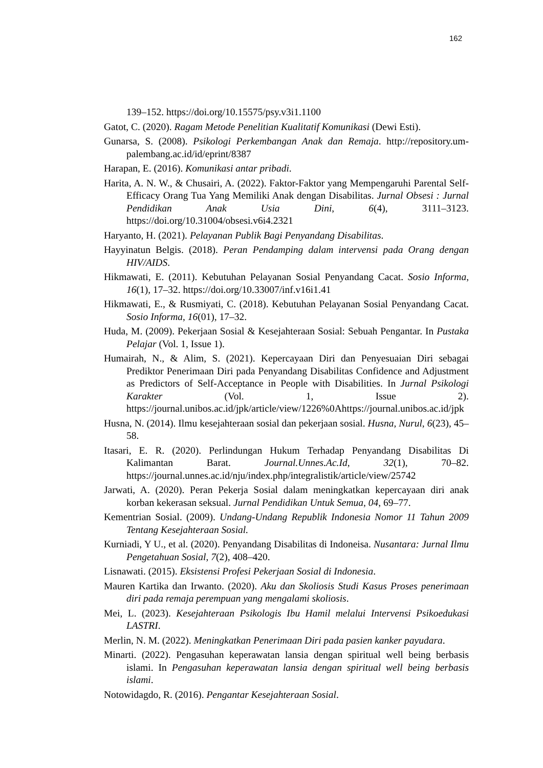162
139–152. https://doi.org/10.15575/psy.v3i1.1100
Gatot, C. (2020). Ragam Metode Penelitian Kualitatif Komunikasi (Dewi Esti).
Gunarsa, S. (2008). Psikologi Perkembangan Anak dan Remaja. http://repository.um-palembang.ac.id/id/eprint/8387
Harapan, E. (2016). Komunikasi antar pribadi.
Harita, A. N. W., & Chusairi, A. (2022). Faktor-Faktor yang Mempengaruhi Parental Self-Efficacy Orang Tua Yang Memiliki Anak dengan Disabilitas. Jurnal Obsesi : Jurnal Pendidikan Anak Usia Dini, 6(4), 3111–3123. https://doi.org/10.31004/obsesi.v6i4.2321
Haryanto, H. (2021). Pelayanan Publik Bagi Penyandang Disabilitas.
Hayyinatun Belgis. (2018). Peran Pendamping dalam intervensi pada Orang dengan HIV/AIDS.
Hikmawati, E. (2011). Kebutuhan Pelayanan Sosial Penyandang Cacat. Sosio Informa, 16(1), 17–32. https://doi.org/10.33007/inf.v16i1.41
Hikmawati, E., & Rusmiyati, C. (2018). Kebutuhan Pelayanan Sosial Penyandang Cacat. Sosio Informa, 16(01), 17–32.
Huda, M. (2009). Pekerjaan Sosial & Kesejahteraan Sosial: Sebuah Pengantar. In Pustaka Pelajar (Vol. 1, Issue 1).
Humairah, N., & Alim, S. (2021). Kepercayaan Diri dan Penyesuaian Diri sebagai Prediktor Penerimaan Diri pada Penyandang Disabilitas Confidence and Adjustment as Predictors of Self-Acceptance in People with Disabilities. In Jurnal Psikologi Karakter (Vol. 1, Issue 2). https://journal.unibos.ac.id/jpk/article/view/1226%0Ahttps://journal.unibos.ac.id/jpk
Husna, N. (2014). Ilmu kesejahteraan sosial dan pekerjaan sosial. Husna, Nurul, 6(23), 45–58.
Itasari, E. R. (2020). Perlindungan Hukum Terhadap Penyandang Disabilitas Di Kalimantan Barat. Journal.Unnes.Ac.Id, 32(1), 70–82. https://journal.unnes.ac.id/nju/index.php/integralistik/article/view/25742
Jarwati, A. (2020). Peran Pekerja Sosial dalam meningkatkan kepercayaan diri anak korban kekerasan seksual. Jurnal Pendidikan Untuk Semua, 04, 69–77.
Kementrian Sosial. (2009). Undang-Undang Republik Indonesia Nomor 11 Tahun 2009 Tentang Kesejahteraan Sosial.
Kurniadi, Y U., et al. (2020). Penyandang Disabilitas di Indoneisa. Nusantara: Jurnal Ilmu Pengetahuan Sosial, 7(2), 408–420.
Lisnawati. (2015). Eksistensi Profesi Pekerjaan Sosial di Indonesia.
Mauren Kartika dan Irwanto. (2020). Aku dan Skoliosis Studi Kasus Proses penerimaan diri pada remaja perempuan yang mengalami skoliosis.
Mei, L. (2023). Kesejahteraan Psikologis Ibu Hamil melalui Intervensi Psikoedukasi LASTRI.
Merlin, N. M. (2022). Meningkatkan Penerimaan Diri pada pasien kanker payudara.
Minarti. (2022). Pengasuhan keperawatan lansia dengan spiritual well being berbasis islami. In Pengasuhan keperawatan lansia dengan spiritual well being berbasis islami.
Notowidagdo, R. (2016). Pengantar Kesejahteraan Sosial.